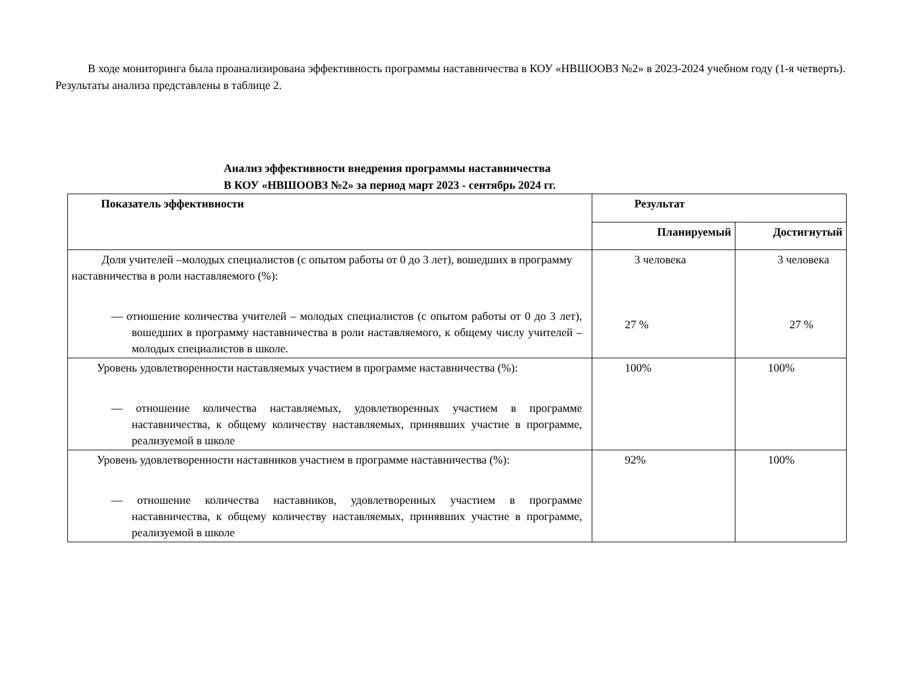В ходе мониторинга была проанализирована эффективность программы наставничества в КОУ «НВШООВЗ №2» в 2023-2024 учебном году (1-я четверть). Результаты анализа представлены в таблице 2.
Анализ эффективности внедрения программы наставничества
В КОУ «НВШООВЗ №2» за период март 2023 - сентябрь 2024 гг.
| Показатель эффективности | Результат | |
| --- | --- | --- |
| | Планируемый | Достигнутый |
| Доля учителей –молодых специалистов (с опытом работы от 0 до 3 лет), вошедших в программу наставничества в роли наставляемого (%): — отношение количества учителей – молодых специалистов (с опытом работы от 0 до 3 лет), вошедших в программу наставничества в роли наставляемого, к общему числу учителей – молодых специалистов в школе. | 3 человека 27 % | 3 человека 27 % |
| Уровень удовлетворенности наставляемых участием в программе наставничества (%): — отношение количества наставляемых, удовлетворенных участием в программе наставничества, к общему количеству наставляемых, принявших участие в программе, реализуемой в школе | 100% | 100% |
| Уровень удовлетворенности наставников участием в программе наставничества (%): — отношение количества наставников, удовлетворенных участием в программе наставничества, к общему количеству наставляемых, принявших участие в программе, реализуемой в школе | 92% | 100% |